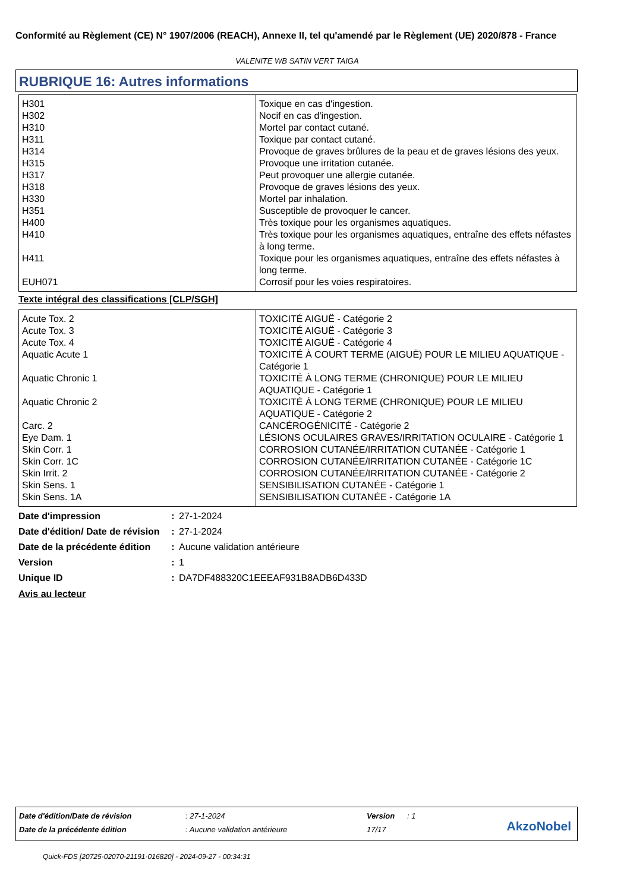Conformité au Règlement (CE) N° 1907/2006 (REACH), Annexe II, tel qu'amendé par le Règlement (UE) 2020/878 - France
VALENITE WB SATIN VERT TAIGA
RUBRIQUE 16: Autres informations
| H301 | Toxique en cas d'ingestion. |
| H302 | Nocif en cas d'ingestion. |
| H310 | Mortel par contact cutané. |
| H311 | Toxique par contact cutané. |
| H314 | Provoque de graves brûlures de la peau et de graves lésions des yeux. |
| H315 | Provoque une irritation cutanée. |
| H317 | Peut provoquer une allergie cutanée. |
| H318 | Provoque de graves lésions des yeux. |
| H330 | Mortel par inhalation. |
| H351 | Susceptible de provoquer le cancer. |
| H400 | Très toxique pour les organismes aquatiques. |
| H410 | Très toxique pour les organismes aquatiques, entraîne des effets néfastes à long terme. |
| H411 | Toxique pour les organismes aquatiques, entraîne des effets néfastes à long terme. |
| EUH071 | Corrosif pour les voies respiratoires. |
Texte intégral des classifications [CLP/SGH]
| Acute Tox. 2 | TOXICITÉ AIGUË - Catégorie 2 |
| Acute Tox. 3 | TOXICITÉ AIGUË - Catégorie 3 |
| Acute Tox. 4 | TOXICITÉ AIGUË - Catégorie 4 |
| Aquatic Acute 1 | TOXICITÉ À COURT TERME (AIGUË) POUR LE MILIEU AQUATIQUE - Catégorie 1 |
| Aquatic Chronic 1 | TOXICITÉ À LONG TERME (CHRONIQUE) POUR LE MILIEU AQUATIQUE - Catégorie 1 |
| Aquatic Chronic 2 | TOXICITÉ À LONG TERME (CHRONIQUE) POUR LE MILIEU AQUATIQUE - Catégorie 2 |
| Carc. 2 | CANCÉROGÉNICITÉ - Catégorie 2 |
| Eye Dam. 1 | LÉSIONS OCULAIRES GRAVES/IRRITATION OCULAIRE - Catégorie 1 |
| Skin Corr. 1 | CORROSION CUTANÉE/IRRITATION CUTANÉE - Catégorie 1 |
| Skin Corr. 1C | CORROSION CUTANÉE/IRRITATION CUTANÉE - Catégorie 1C |
| Skin Irrit. 2 | CORROSION CUTANÉE/IRRITATION CUTANÉE - Catégorie 2 |
| Skin Sens. 1 | SENSIBILISATION CUTANÉE - Catégorie 1 |
| Skin Sens. 1A | SENSIBILISATION CUTANÉE - Catégorie 1A |
| Date d'impression | : | 27-1-2024 |
| Date d'édition/ Date de révision | : | 27-1-2024 |
| Date de la précédente édition | : | Aucune validation antérieure |
| Version | : | 1 |
| Unique ID | : | DA7DF488320C1EEEAF931B8ADB6D433D |
Avis au lecteur
| Date d'édition/Date de révision | : 27-1-2024 | Version | : 1 |
| Date de la précédente édition | : Aucune validation antérieure | 17/17 | |
AkzoNobel
Quick-FDS [20725-02070-21191-016820] - 2024-09-27 - 00:34:31